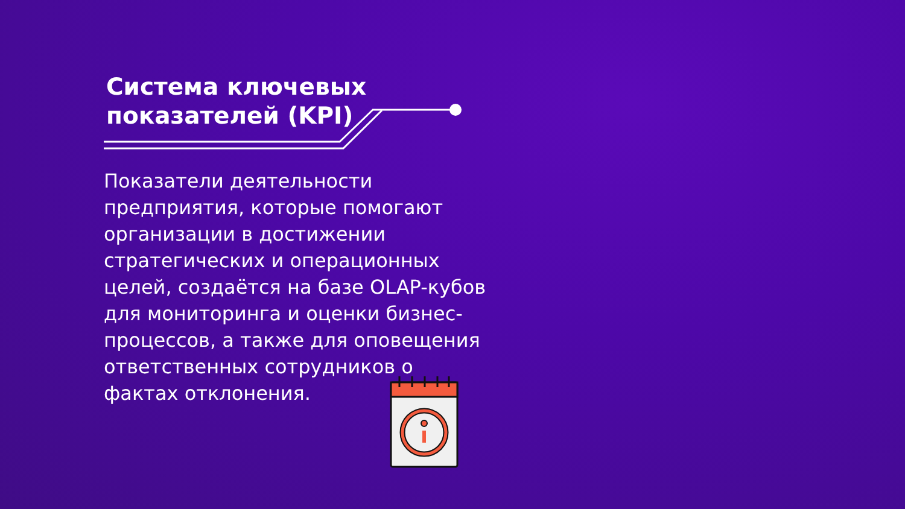Система ключевых
показателей (KPI)
Показатели деятельности предприятия, которые помогают организации в достижении стратегических и операционных целей, создаётся на базе OLAP-кубов для мониторинга и оценки бизнес-процессов, а также для оповещения ответственных сотрудников о фактах отклонения.